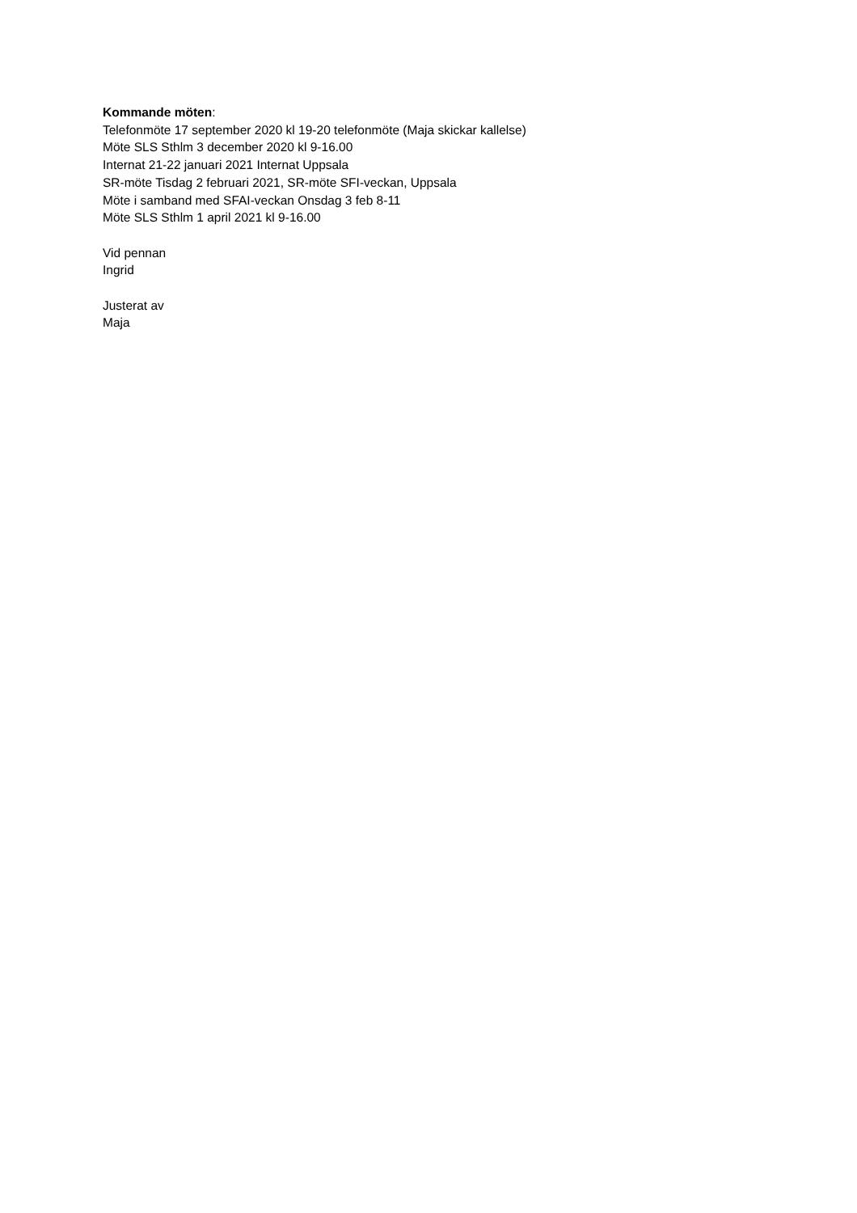Kommande möten:
Telefonmöte 17 september 2020 kl 19-20 telefonmöte (Maja skickar kallelse)
Möte SLS Sthlm 3 december 2020 kl 9-16.00
Internat 21-22 januari 2021 Internat Uppsala
SR-möte Tisdag 2 februari 2021, SR-möte SFI-veckan, Uppsala
Möte i samband med SFAI-veckan Onsdag 3 feb 8-11
Möte SLS Sthlm 1 april 2021 kl 9-16.00
Vid pennan
Ingrid
Justerat av
Maja